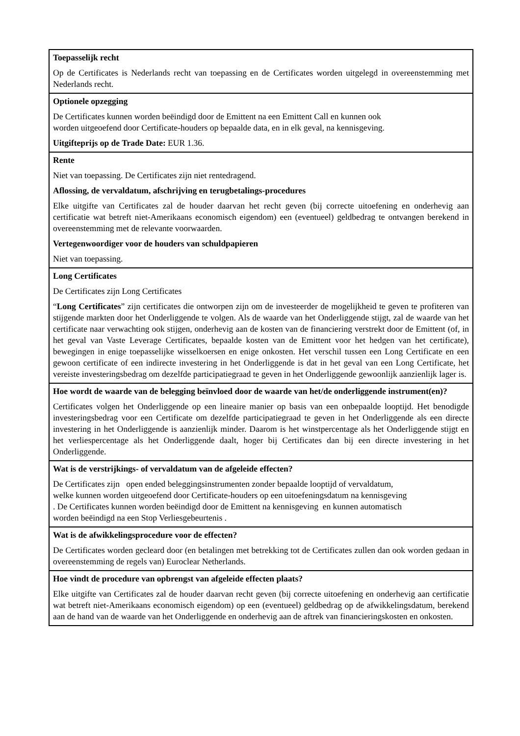| Toepasselijk recht Op de Certificates is Nederlands recht van toepassing en de Certificates worden uitgelegd in overeenstemming met Nederlands recht. |
| Optionele opzegging De Certificates kunnen worden beëindigd door de Emittent na een Emittent Call en kunnen ook worden uitgeoefend door Certificate-houders op bepaalde data, en in elk geval, na kennisgeving. Uitgifteprijs op de Trade Date: EUR 1.36. |
| Rente Niet van toepassing. De Certificates zijn niet rentedragend. Aflossing, de vervaldatum, afschrijving en terugbetalings-procedures Elke uitgifte van Certificates zal de houder daarvan het recht geven (bij correcte uitoefening en onderhevig aan certificatie wat betreft niet-Amerikaans economisch eigendom) een (eventueel) geldbedrag te ontvangen berekend in overeenstemming met de relevante voorwaarden. Vertegenwoordiger voor de houders van schuldpapieren Niet van toepassing. |
| Long Certificates De Certificates zijn Long Certificates “ Long Certificates ” zijn certificates die ontworpen zijn om de investeerder de mogelijkheid te geven te profiteren van stijgende markten door het Onderliggende te volgen. Als de waarde van het Onderliggende stijgt, zal de waarde van het certificate naar verwachting ook stijgen, onderhevig aan de kosten van de financiering verstrekt door de Emittent (of, in het geval van Vaste Leverage Certificates, bepaalde kosten van de Emittent voor het hedgen van het certificate), bewegingen in enige toepasselijke wisselkoersen en enige onkosten. Het verschil tussen een Long Certificate en een gewoon certificate of een indirecte investering in het Onderliggende is dat in het geval van een Long Certificate, het vereiste investeringsbedrag om dezelfde participatiegraad te geven in het Onderliggende gewoonlijk aanzienlijk lager is. |
| Hoe wordt de waarde van de belegging beïnvloed door de waarde van het/de onderliggende instrument(en)? Certificates volgen het Onderliggende op een lineaire manier op basis van een onbepaalde looptijd. Het benodigde investeringsbedrag voor een Certificate om dezelfde participatiegraad te geven in het Onderliggende als een directe investering in het Onderliggende is aanzienlijk minder. Daarom is het winstpercentage als het Onderliggende stijgt en het verliespercentage als het Onderliggende daalt, hoger bij Certificates dan bij een directe investering in het Onderliggende. |
| Wat is de verstrijkings- of vervaldatum van de afgeleide effecten? De Certificates zijn open ended beleggingsinstrumenten zonder bepaalde looptijd of vervaldatum, welke kunnen worden uitgeoefend door Certificate-houders op een uitoefeningsdatum na kennisgeving . De Certificates kunnen worden beëindigd door de Emittent na kennisgeving en kunnen automatisch worden beëindigd na een Stop Verliesgebeurtenis . |
| Wat is de afwikkelingsprocedure voor de effecten? De Certificates worden gecleard door (en betalingen met betrekking tot de Certificates zullen dan ook worden gedaan in overeenstemming de regels van) Euroclear Netherlands. |
| Hoe vindt de procedure van opbrengst van afgeleide effecten plaats? Elke uitgifte van Certificates zal de houder daarvan recht geven (bij correcte uitoefening en onderhevig aan certificatie wat betreft niet-Amerikaans economisch eigendom) op een (eventueel) geldbedrag op de afwikkelingsdatum, berekend aan de hand van de waarde van het Onderliggende en onderhevig aan de aftrek van financieringskosten en onkosten. |